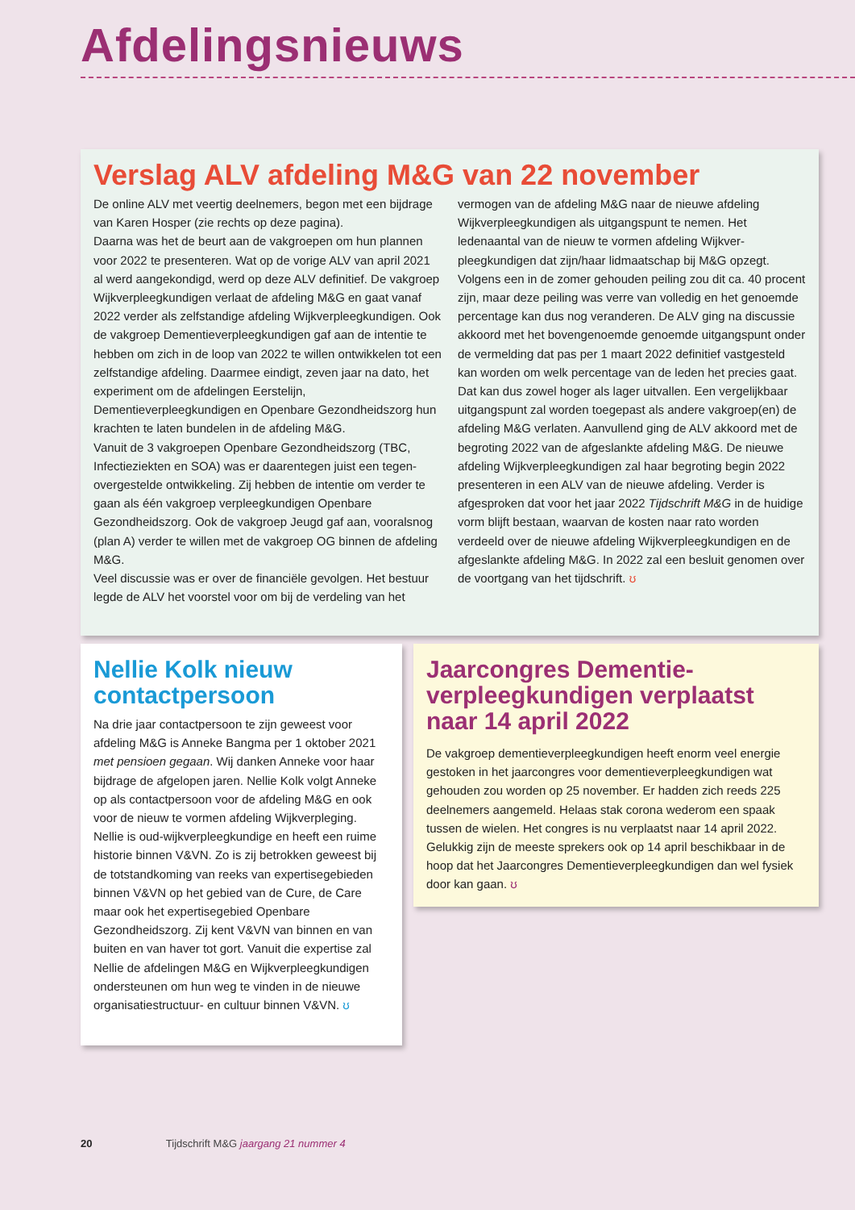Afdelingsnieuws
Verslag ALV afdeling M&G van 22 november
De online ALV met veertig deelnemers, begon met een bijdrage van Karen Hosper (zie rechts op deze pagina).
Daarna was het de beurt aan de vakgroepen om hun plannen voor 2022 te presenteren. Wat op de vorige ALV van april 2021 al werd aangekondigd, werd op deze ALV definitief. De vakgroep Wijkverpleegkundigen verlaat de afdeling M&G en gaat vanaf 2022 verder als zelfstandige afdeling Wijkverpleeg­kundigen. Ook de vakgroep Dementieverpleegkundigen gaf aan de intentie te hebben om zich in de loop van 2022 te willen ontwikkelen tot een zelfstandige afdeling. Daarmee eindigt, zeven jaar na dato, het experiment om de afdelingen Eerstelijn, Dementieverpleegkundigen en Openbare Gezondheidszorg hun krachten te laten bundelen in de afdeling M&G.
Vanuit de 3 vakgroepen Openbare Gezondheidszorg (TBC, Infectieziekten en SOA) was er daarentegen juist een tegen­overgestelde ontwikkeling. Zij hebben de intentie om verder te gaan als één vakgroep verpleegkundigen Openbare Gezondheidszorg. Ook de vakgroep Jeugd gaf aan, vooralsnog (plan A) verder te willen met de vakgroep OG binnen de afdeling M&G.
Veel discussie was er over de financiële gevolgen. Het bestuur legde de ALV het voorstel voor om bij de verdeling van het vermogen van de afdeling M&G naar de nieuwe afdeling Wijkverpleegkundigen als uitgangspunt te nemen. Het ledenaantal van de nieuw te vormen afdeling Wijkver­pleegkundigen dat zijn/haar lidmaatschap bij M&G opzegt. Volgens een in de zomer gehouden peiling zou dit ca. 40 procent zijn, maar deze peiling was verre van volledig en het genoemde percentage kan dus nog veranderen. De ALV ging na discussie akkoord met het bovengenoemde genoem­de uitgangspunt onder de vermelding dat pas per 1 maart 2022 definitief vastgesteld kan worden om welk percentage van de leden het precies gaat. Dat kan dus zowel hoger als lager uitvallen. Een vergelijkbaar uitgangspunt zal worden toegepast als andere vakgroep(en) de afdeling M&G verlaten. Aanvullend ging de ALV akkoord met de begroting 2022 van de afgeslankte afdeling M&G. De nieuwe afdeling Wijkver­pleegkundigen zal haar begroting begin 2022 presenteren in een ALV van de nieuwe afdeling. Verder is afgesproken dat voor het jaar 2022 Tijdschrift M&G in de huidige vorm blijft bestaan, waarvan de kosten naar rato worden verdeeld over de nieuwe afdeling Wijkverpleegkundigen en de afgeslankte afdeling M&G. In 2022 zal een besluit genomen over de voortgang van het tijdschrift. ʊ
Nellie Kolk nieuw contactpersoon
Na drie jaar contactpersoon te zijn geweest voor afdeling M&G is Anneke Bangma per 1 oktober 2021 met pensioen gegaan. Wij danken Anneke voor haar bijdrage de afgelopen jaren. Nellie Kolk volgt Anneke op als contactpersoon voor de afdeling M&G en ook voor de nieuw te vormen afdeling Wijkverpleging. Nellie is oud-wijkverpleegkundige en heeft een ruime historie binnen V&VN. Zo is zij betrokken geweest bij de totstandkoming van reeks van expertisegebieden binnen V&VN op het gebied van de Cure, de Care maar ook het expertisegebied Openbare Gezondheidszorg. Zij kent V&VN van binnen en van buiten en van haver tot gort. Vanuit die expertise zal Nellie de afdelingen M&G en Wijkverpleegkundigen ondersteunen om hun weg te vinden in de nieuwe organisatiestructuur- en cultuur binnen V&VN. ʊ
Jaarcongres Dementie­verpleegkundigen verplaatst naar 14 april 2022
De vakgroep dementieverpleegkundigen heeft enorm veel energie gestoken in het jaarcongres voor dementieverpleegkundigen wat gehouden zou worden op 25 november. Er hadden zich reeds 225 deelnemers aangemeld. Helaas stak corona wederom een spaak tussen de wielen. Het congres is nu verplaatst naar 14 april 2022. Gelukkig zijn de meeste sprekers ook op 14 april beschikbaar in de hoop dat het Jaarcongres Dementieverpleegkundigen dan wel fysiek door kan gaan. ʊ
20 Tijdschrift M&G jaargang 21 nummer 4